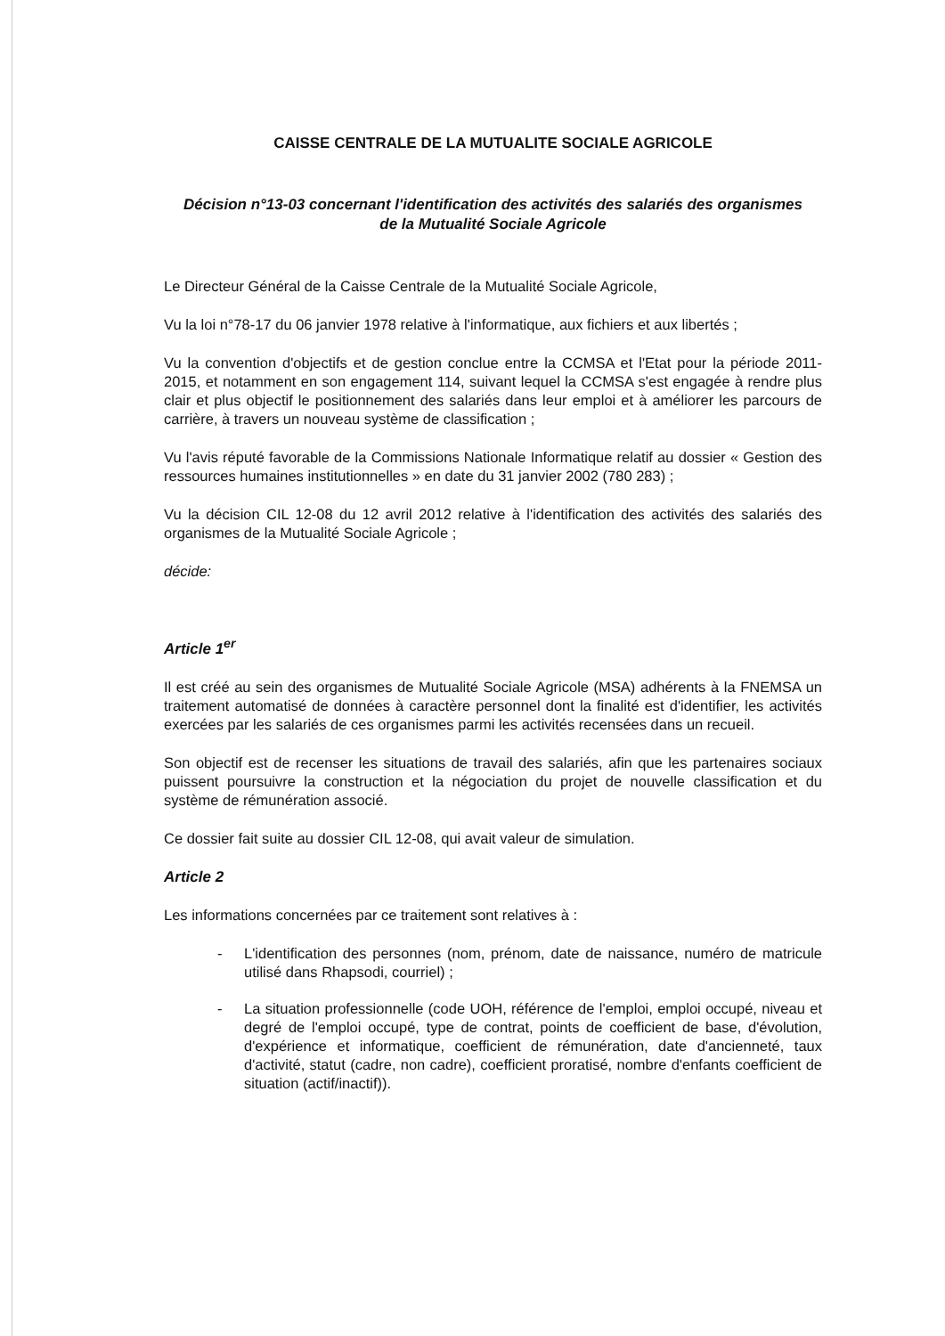CAISSE CENTRALE DE LA MUTUALITE SOCIALE AGRICOLE
Décision n°13-03 concernant l'identification des activités des salariés des organismes
de la Mutualité Sociale Agricole
Le Directeur Général de la Caisse Centrale de la Mutualité Sociale Agricole,
Vu la loi n°78-17 du 06 janvier 1978 relative à l'informatique, aux fichiers et aux libertés ;
Vu la convention d'objectifs et de gestion conclue entre la CCMSA et l'Etat pour la période 2011-2015, et notamment en son engagement 114, suivant lequel la CCMSA s'est engagée à rendre plus clair et plus objectif le positionnement des salariés dans leur emploi et à améliorer les parcours de carrière, à travers un nouveau système de classification ;
Vu l'avis réputé favorable de la Commissions Nationale Informatique relatif au dossier « Gestion des ressources humaines institutionnelles » en date du 31 janvier 2002 (780 283) ;
Vu la décision CIL 12-08 du 12 avril 2012 relative à l'identification des activités des salariés des organismes de la Mutualité Sociale Agricole ;
décide:
Article 1<sup>er</sup>
Il est créé au sein des organismes de Mutualité Sociale Agricole (MSA) adhérents à la FNEMSA un traitement automatisé de données à caractère personnel dont la finalité est d'identifier, les activités exercées par les salariés de ces organismes parmi les activités recensées dans un recueil.
Son objectif est de recenser les situations de travail des salariés, afin que les partenaires sociaux puissent poursuivre la construction et la négociation du projet de nouvelle classification et du système de rémunération associé.
Ce dossier fait suite au dossier CIL 12-08, qui avait valeur de simulation.
Article 2
Les informations concernées par ce traitement sont relatives à :
- L'identification des personnes (nom, prénom, date de naissance, numéro de matricule utilisé dans Rhapsodi, courriel) ;
- La situation professionnelle (code UOH, référence de l'emploi, emploi occupé, niveau et degré de l'emploi occupé, type de contrat, points de coefficient de base, d'évolution, d'expérience et informatique, coefficient de rémunération, date d'ancienneté, taux d'activité, statut (cadre, non cadre), coefficient proratisé, nombre d'enfants coefficient de situation (actif/inactif)).